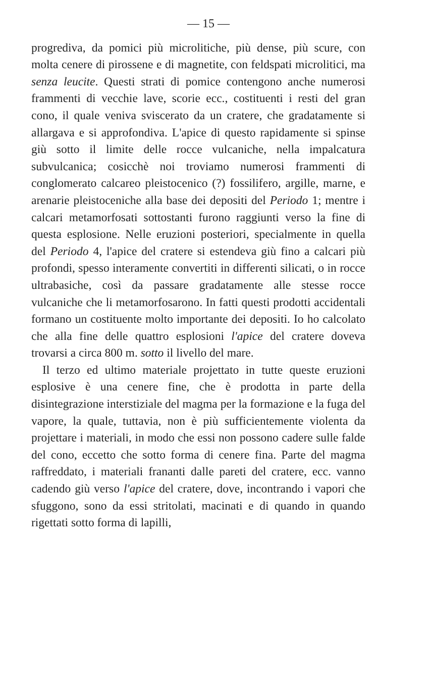— 15 —
progrediva, da pomici più microlitiche, più dense, più scure, con molta cenere di pirossene e di magnetite, con feldspati microlitici, ma senza leucite. Questi strati di pomice contengono anche numerosi frammenti di vecchie lave, scorie ecc., costituenti i resti del gran cono, il quale veniva sviscerato da un cratere, che gradatamente si allargava e si approfondiva. L'apice di questo rapidamente si spinse giù sotto il limite delle rocce vulcaniche, nella impalcatura subvulcanica; cosicchè noi troviamo numerosi frammenti di conglomerato calcareo pleistocenico (?) fossilifero, argille, marne, e arenarie pleistoceniche alla base dei depositi del Periodo 1; mentre i calcari metamorfosati sottostanti furono raggiunti verso la fine di questa esplosione. Nelle eruzioni posteriori, specialmente in quella del Periodo 4, l'apice del cratere si estendeva giù fino a calcari più profondi, spesso interamente convertiti in differenti silicati, o in rocce ultrabasiche, così da passare gradatamente alle stesse rocce vulcaniche che li metamorfosarono. In fatti questi prodotti accidentali formano un costituente molto importante dei depositi. Io ho calcolato che alla fine delle quattro esplosioni l'apice del cratere doveva trovarsi a circa 800 m. sotto il livello del mare.
Il terzo ed ultimo materiale projettato in tutte queste eruzioni esplosive è una cenere fine, che è prodotta in parte della disintegrazione interstiziale del magma per la formazione e la fuga del vapore, la quale, tuttavia, non è più sufficientemente violenta da projettare i materiali, in modo che essi non possono cadere sulle falde del cono, eccetto che sotto forma di cenere fina. Parte del magma raffreddato, i materiali frananti dalle pareti del cratere, ecc. vanno cadendo giù verso l'apice del cratere, dove, incontrando i vapori che sfuggono, sono da essi stritolati, macinati e di quando in quando rigettati sotto forma di lapilli,